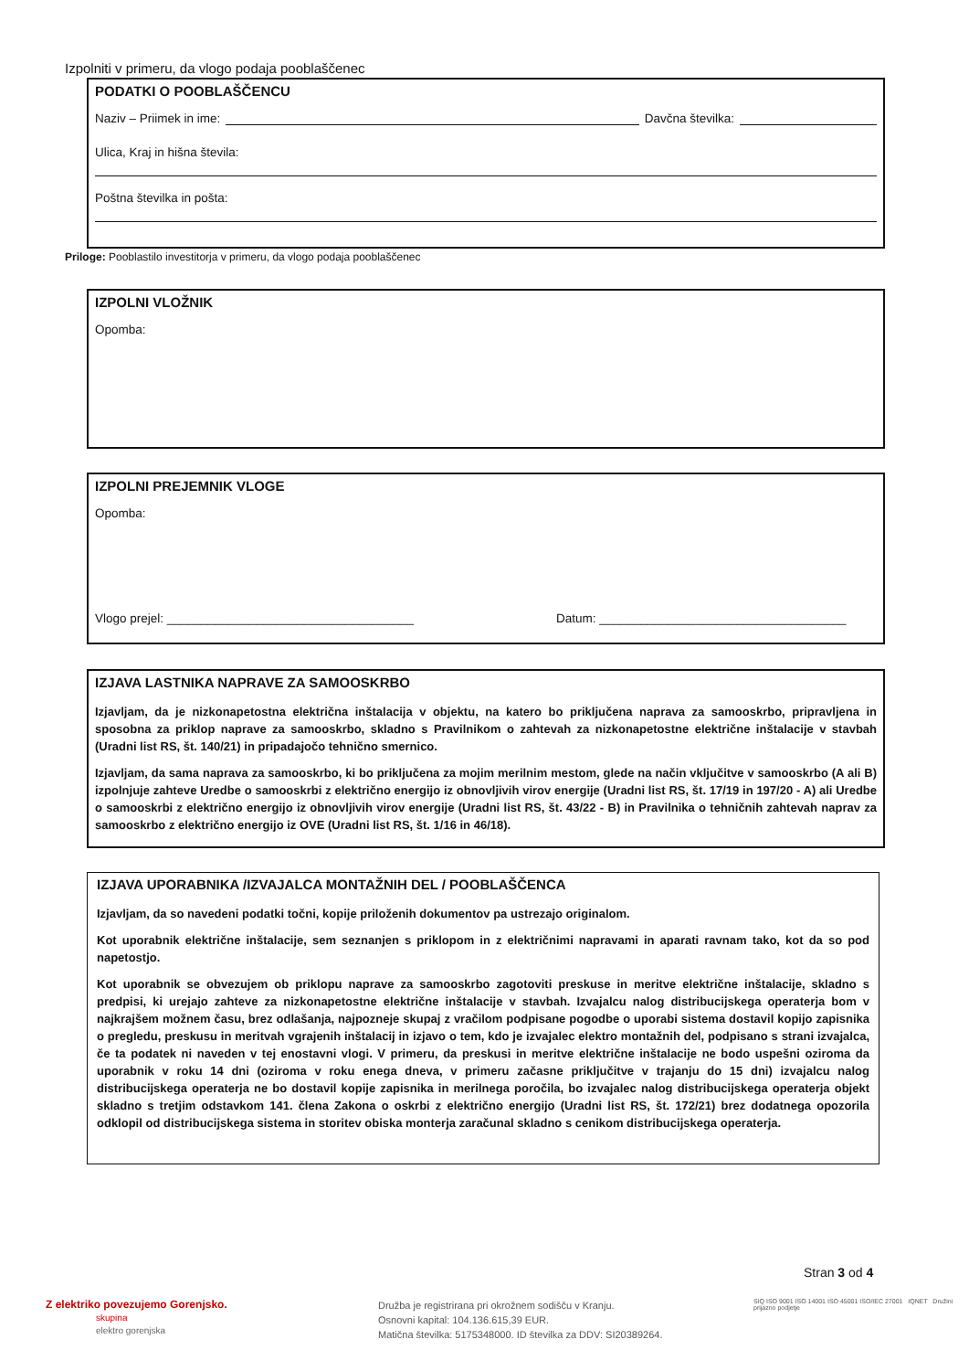Izpolniti v primeru, da vlogo podaja pooblaščenec
PODATKI O POOBLAŠČENCU
Naziv – Priimek in ime: Davčna številka:
Ulica, Kraj in hišna števila:
Poštna številka in pošta:
Priloge: Pooblastilo investitorja v primeru, da vlogo podaja pooblaščenec
IZPOLNI VLOŽNIK
Opomba:
IZPOLNI PREJEMNIK VLOGE
Opomba:
Vlogo prejel: ____________________________________ Datum: ____________________________________
IZJAVA LASTNIKA NAPRAVE ZA SAMOOSKRBO
Izjavljam, da je nizkonapetostna električna inštalacija v objektu, na katero bo priključena naprava za samooskrbo, pripravljena in sposobna za priklop naprave za samooskrbo, skladno s Pravilnikom o zahtevah za nizkonapetostne električne inštalacije v stavbah (Uradni list RS, št. 140/21) in pripadajočo tehnično smernico.
Izjavljam, da sama naprava za samooskrbo, ki bo priključena za mojim merilnim mestom, glede na način vključitve v samooskrbo (A ali B) izpolnjuje zahteve Uredbe o samooskrbi z električno energijo iz obnovljivih virov energije (Uradni list RS, št. 17/19 in 197/20 - A) ali Uredbe o samooskrbi z električno energijo iz obnovljivih virov energije (Uradni list RS, št. 43/22 - B) in Pravilnika o tehničnih zahtevah naprav za samooskrbo z električno energijo iz OVE (Uradni list RS, št. 1/16 in 46/18).
IZJAVA UPORABNIKA /IZVAJALCA MONTAŽNIH DEL / POOBLAŠČENCA
Izjavljam, da so navedeni podatki točni, kopije priloženih dokumentov pa ustrezajo originalom.
Kot uporabnik električne inštalacije, sem seznanjen s priklopom in z električnimi napravami in aparati ravnam tako, kot da so pod napetostjo.
Kot uporabnik se obvezujem ob priklopu naprave za samooskrbo zagotoviti preskuse in meritve električne inštalacije, skladno s predpisi, ki urejajo zahteve za nizkonapetostne električne inštalacije v stavbah. Izvajalcu nalog distribucijskega operaterja bom v najkrajšem možnem času, brez odlašanja, najpozneje skupaj z vračilom podpisane pogodbe o uporabi sistema dostavil kopijo zapisnika o pregledu, preskusu in meritvah vgrajenih inštalacij in izjavo o tem, kdo je izvajalec elektro montažnih del, podpisano s strani izvajalca, če ta podatek ni naveden v tej enostavni vlogi. V primeru, da preskusi in meritve električne inštalacije ne bodo uspešni oziroma da uporabnik v roku 14 dni (oziroma v roku enega dneva, v primeru začasne priključitve v trajanju do 15 dni) izvajalcu nalog distribucijskega operaterja ne bo dostavil kopije zapisnika in merilnega poročila, bo izvajalec nalog distribucijskega operaterja objekt skladno s tretjim odstavkom 141. člena Zakona o oskrbi z električno energijo (Uradni list RS, št. 172/21) brez dodatnega opozorila odklopil od distribucijskega sistema in storitev obiska monterja zaračunal skladno s cenikom distribucijskega operaterja.
Stran 3 od 4
Z elektriko povezujemo Gorenjsko.
skupina
elektro gorenjska
Družba je registrirana pri okrožnem sodišču v Kranju.
Osnovni kapital: 104.136.615,39 EUR.
Matična številka: 5175348000. ID številka za DDV: SI20389264.
SIQ ISO 9001 ISO 14001 ISO 45001 ISO/IEC 27001 IQNET Družini prijazno podjetje